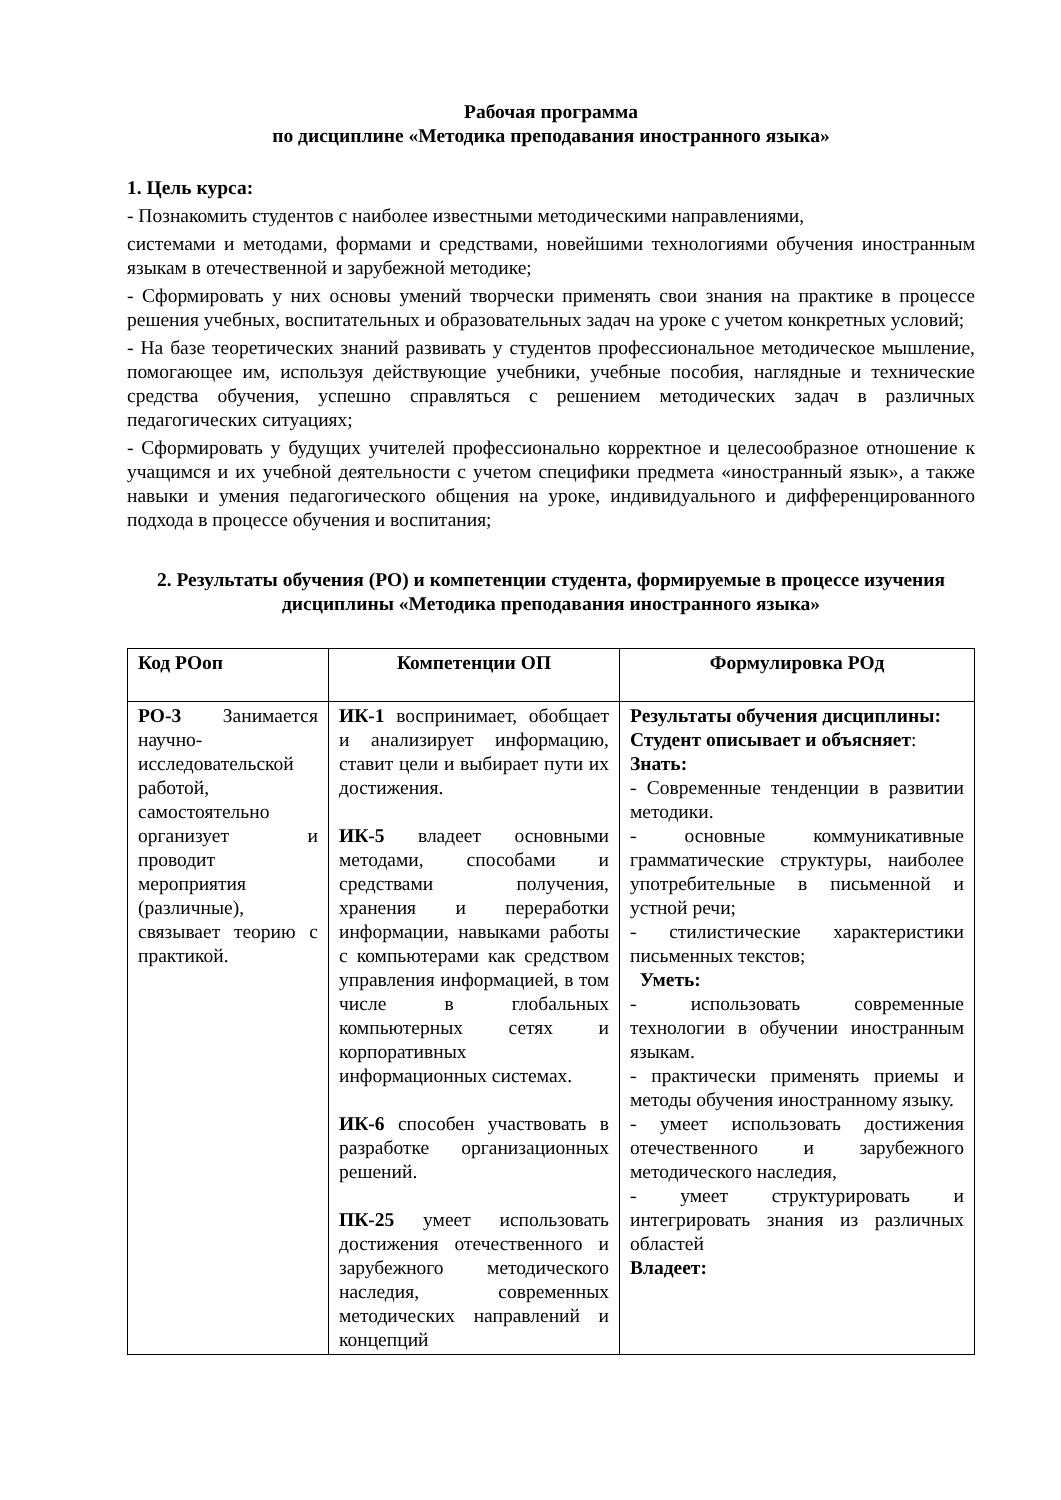Рабочая программа
по дисциплине «Методика преподавания иностранного языка»
1. Цель курса:
- Познакомить студентов с наиболее известными методическими направлениями,
системами и методами, формами и средствами, новейшими технологиями обучения иностранным языкам в отечественной и зарубежной методике;
- Сформировать у них основы умений творчески применять свои знания на практике в процессе решения учебных, воспитательных и образовательных задач на уроке с учетом конкретных условий;
- На базе теоретических знаний развивать у студентов профессиональное методическое мышление, помогающее им, используя действующие учебники, учебные пособия, наглядные и технические средства обучения, успешно справляться с решением методических задач в различных педагогических ситуациях;
- Сформировать у будущих учителей профессионально корректное и целесообразное отношение к учащимся и их учебной деятельности с учетом специфики предмета «иностранный язык», а также навыки и умения педагогического общения на уроке, индивидуального и дифференцированного подхода в процессе обучения и воспитания;
2. Результаты обучения (РО) и компетенции студента, формируемые в процессе изучения дисциплины «Методика преподавания иностранного языка»
| Код РОоп | Компетенции ОП | Формулировка РОд |
| --- | --- | --- |
| РО-3 Занимается научно-исследовательской работой, самостоятельно организует и проводит мероприятия (различные), связывает теорию с практикой. | ИК-1 воспринимает, обобщает и анализирует информацию, ставит цели и выбирает пути их достижения. ИК-5 владеет основными методами, способами и средствами получения, хранения и переработки информации, навыками работы с компьютерами как средством управления информацией, в том числе в глобальных компьютерных сетях и корпоративных информационных системах. ИК-6 способен участвовать в разработке организационных решений. ПК-25 умеет использовать достижения отечественного и зарубежного методического наследия, современных методических направлений и концепций | Результаты обучения дисциплины: Студент описывает и объясняет : Знать: - Современные тенденции в развитии методики. - основные коммуникативные грамматические структуры, наиболее употребительные в письменной и устной речи; - стилистические характеристики письменных текстов; Уметь: - использовать современные технологии в обучении иностранным языкам. - практически применять приемы и методы обучения иностранному языку. - умеет использовать достижения отечественного и зарубежного методического наследия, - умеет структурировать и интегрировать знания из различных областей Владеет: |